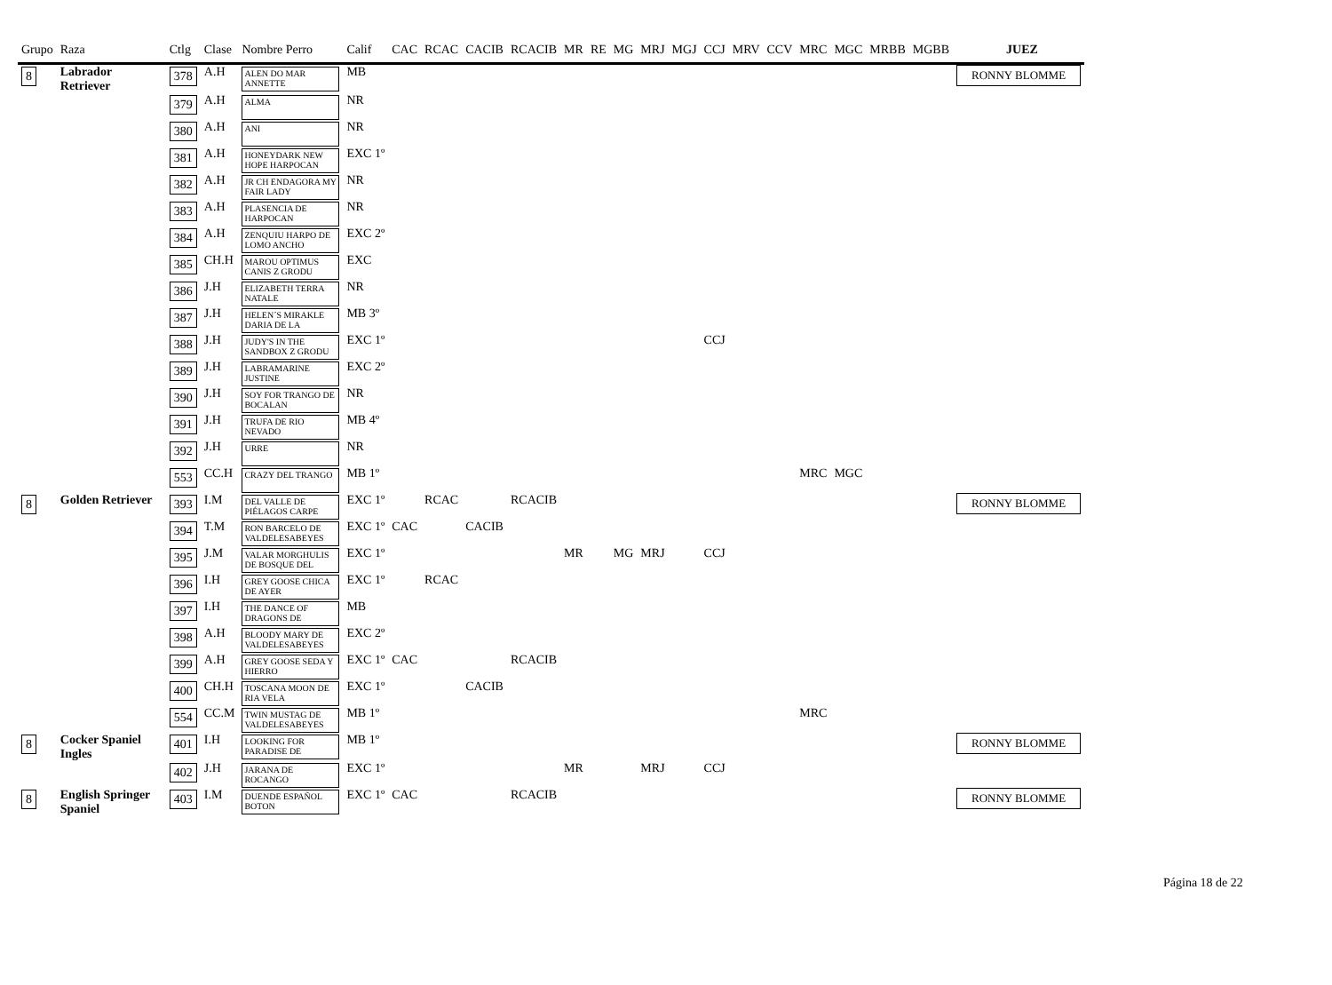| Grupo | Raza | Ctlg | Clase | Nombre Perro | Calif | CAC | RCAC | CACIB | RCACIB | MR | RE | MG | MRJ | MGJ | CCJ | MRV | CCV | MRC | MGC | MRBB | MGBB | JUEZ |
| --- | --- | --- | --- | --- | --- | --- | --- | --- | --- | --- | --- | --- | --- | --- | --- | --- | --- | --- | --- | --- | --- | --- |
| 8 | Labrador Retriever | 378 | A.H | ALEN DO MAR ANNETTE | MB | | | | | | | | | | | | | | | | | RONNY BLOMME |
| | | 379 | A.H | ALMA | NR | | | | | | | | | | | | | | | | | |
| | | 380 | A.H | ANI | NR | | | | | | | | | | | | | | | | | |
| | | 381 | A.H | HONEYDARK NEW HOPE HARPOCAN | EXC 1º | | | | | | | | | | | | | | | | | |
| | | 382 | A.H | JR CH ENDAGORA MY FAIR LADY | NR | | | | | | | | | | | | | | | | | |
| | | 383 | A.H | PLASENCIA DE HARPOCAN | NR | | | | | | | | | | | | | | | | | |
| | | 384 | A.H | ZENQUIU HARPO DE LOMO ANCHO | EXC 2º | | | | | | | | | | | | | | | | | |
| | | 385 | CH.H | MAROU OPTIMUS CANIS Z GRODU | EXC | | | | | | | | | | | | | | | | | |
| | | 386 | J.H | ELIZABETH TERRA NATALE | NR | | | | | | | | | | | | | | | | | |
| | | 387 | J.H | HELEN´S MIRAKLE DARIA DE LA | MB 3º | | | | | | | | | | | | | | | | | |
| | | 388 | J.H | JUDY'S IN THE SANDBOX Z GRODU | EXC 1º | | | | | | | | | | CCJ | | | | | | | |
| | | 389 | J.H | LABRAMARINE JUSTINE | EXC 2º | | | | | | | | | | | | | | | | | |
| | | 390 | J.H | SOY FOR TRANGO DE BOCALAN | NR | | | | | | | | | | | | | | | | | |
| | | 391 | J.H | TRUFA DE RIO NEVADO | MB 4º | | | | | | | | | | | | | | | | | |
| | | 392 | J.H | URRE | NR | | | | | | | | | | | | | | | | | |
| | | 553 | CC.H | CRAZY DEL TRANGO | MB 1º | | | | | | | | | | | | | MRC | MGC | | | |
| 8 | Golden Retriever | 393 | I.M | DEL VALLE DE PIÉLAGOS CARPE | EXC 1º | | RCAC | | RCACIB | | | | | | | | | | | | | RONNY BLOMME |
| | | 394 | T.M | RON BARCELO DE VALDELESABEYES | EXC 1º | CAC | | CACIB | | | | | | | | | | | | | | |
| | | 395 | J.M | VALAR MORGHULIS DE BOSQUE DEL | EXC 1º | | | | | MR | | MG | MRJ | | CCJ | | | | | | | |
| | | 396 | I.H | GREY GOOSE CHICA DE AYER | EXC 1º | | RCAC | | | | | | | | | | | | | | | |
| | | 397 | I.H | THE DANCE OF DRAGONS DE | MB | | | | | | | | | | | | | | | | | |
| | | 398 | A.H | BLOODY MARY DE VALDELESABEYES | EXC 2º | | | | | | | | | | | | | | | | | |
| | | 399 | A.H | GREY GOOSE SEDA Y HIERRO | EXC 1º | CAC | | | RCACIB | | | | | | | | | | | | | |
| | | 400 | CH.H | TOSCANA MOON DE RIA VELA | EXC 1º | | | CACIB | | | | | | | | | | | | | | |
| | | 554 | CC.M | TWIN MUSTAG DE VALDELESABEYES | MB 1º | | | | | | | | | | | | | MRC | | | | |
| 8 | Cocker Spaniel Ingles | 401 | I.H | LOOKING FOR PARADISE DE | MB 1º | | | | | | | | | | | | | | | | | RONNY BLOMME |
| | | 402 | J.H | JARANA DE ROCANGO | EXC 1º | | | | | MR | | | MRJ | | CCJ | | | | | | | |
| 8 | English Springer Spaniel | 403 | I.M | DUENDE ESPAÑOL BOTON | EXC 1º | CAC | | | RCACIB | | | | | | | | | | | | | RONNY BLOMME |
Página 18 de 22